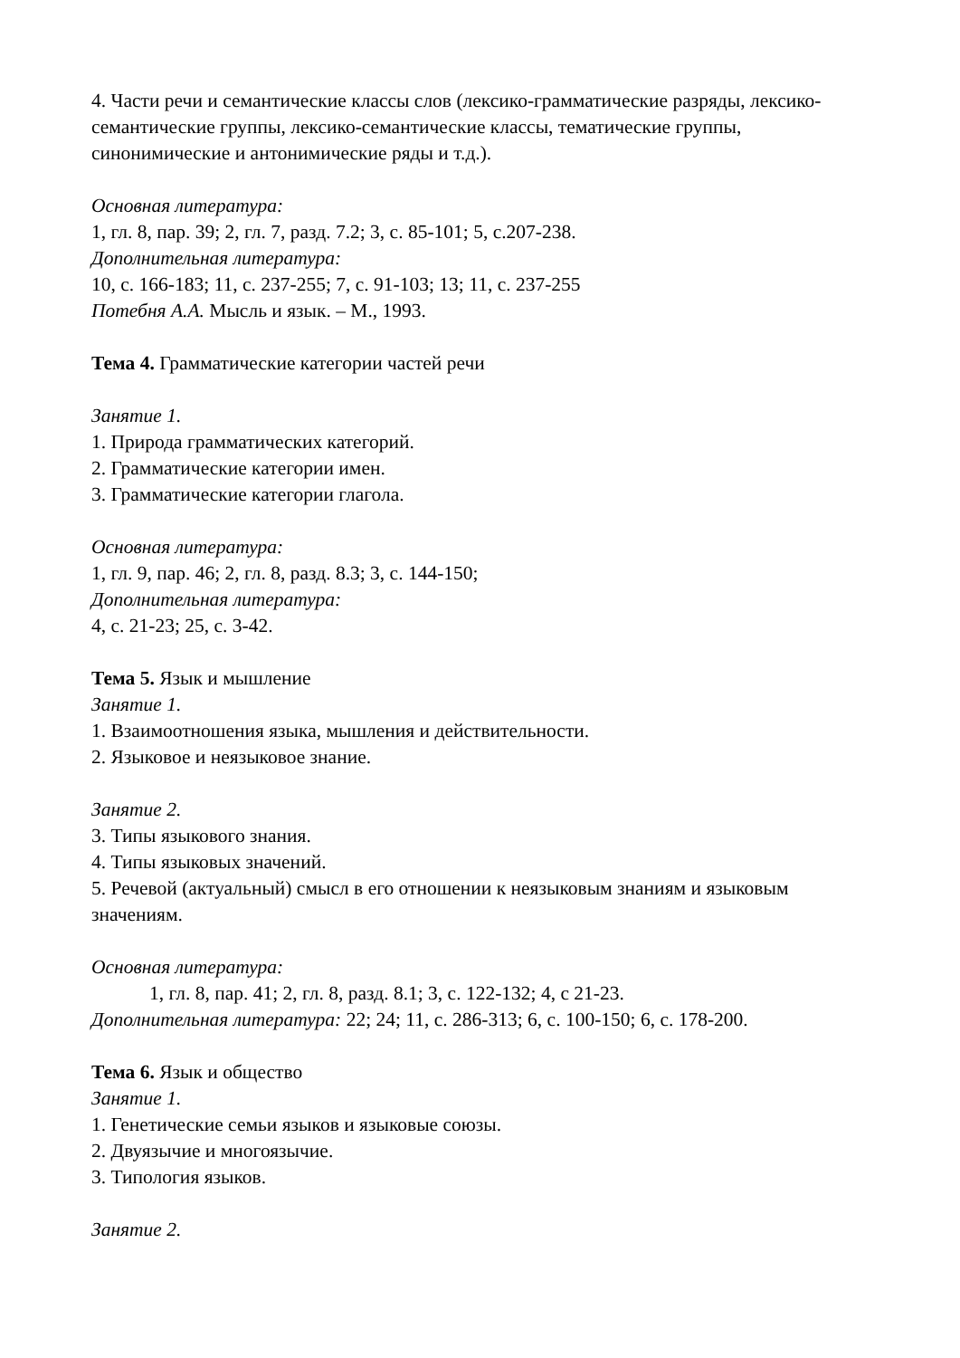4. Части речи и семантические классы слов (лексико-грамматические разряды, лексико-семантические группы, лексико-семантические классы, тематические группы, синонимические и антонимические ряды и т.д.).
Основная литература:
1, гл. 8, пар. 39; 2, гл. 7, разд. 7.2; 3, с. 85-101; 5, с.207-238.
Дополнительная литература:
10, с. 166-183; 11, с. 237-255; 7, с. 91-103; 13; 11, с. 237-255
Потебня А.А. Мысль и язык. – М., 1993.
Тема 4. Грамматические категории частей речи
Занятие 1.
1. Природа грамматических категорий.
2. Грамматические категории имен.
3. Грамматические категории глагола.
Основная литература:
1, гл. 9, пар. 46; 2, гл. 8, разд. 8.3; 3, с. 144-150;
Дополнительная литература:
4, с. 21-23; 25, с. 3-42.
Тема 5. Язык и мышление
Занятие 1.
1. Взаимоотношения языка, мышления и действительности.
2. Языковое и неязыковое знание.
Занятие 2.
3. Типы языкового знания.
4. Типы языковых значений.
5. Речевой (актуальный) смысл в его отношении к неязыковым знаниям и языковым значениям.
Основная литература:
1, гл. 8, пар. 41; 2, гл. 8, разд. 8.1; 3, с. 122-132; 4, с 21-23.
Дополнительная литература: 22; 24; 11, с. 286-313; 6, с. 100-150; 6, с. 178-200.
Тема 6. Язык и общество
Занятие 1.
1. Генетические семьи языков и языковые союзы.
2. Двуязычие и многоязычие.
3. Типология языков.
Занятие 2.